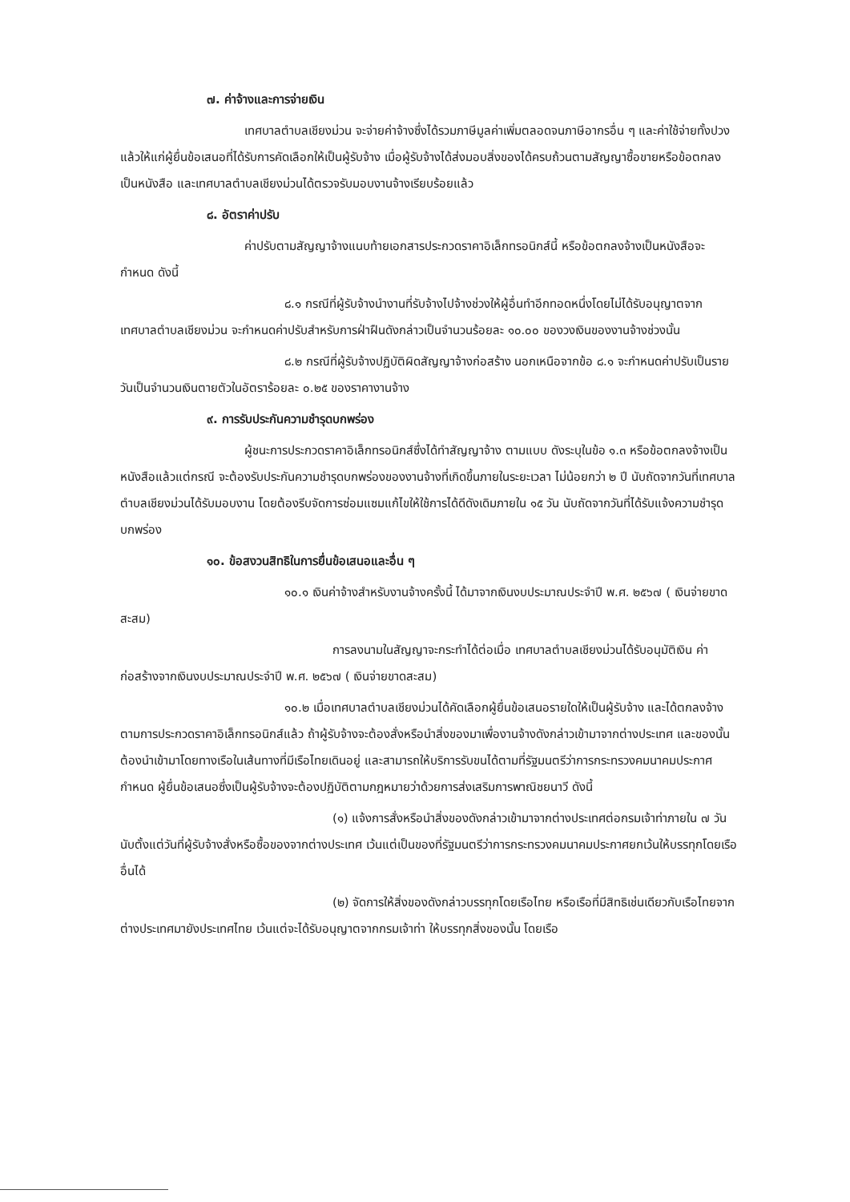๗. ค่าจ้างและการจ่ายเงิน
เทศบาลตำบลเชียงม่วน จะจ่ายค่าจ้างซึ่งได้รวมภาษีมูลค่าเพิ่มตลอดจนภาษีอากรอื่น ๆ และค่าใช้จ่ายทั้งปวงแล้วให้แก่ผู้ยื่นข้อเสนอที่ได้รับการคัดเลือกให้เป็นผู้รับจ้าง เมื่อผู้รับจ้างได้ส่งมอบสิ่งของได้ครบถ้วนตามสัญญาซื้อขายหรือข้อตกลงเป็นหนังสือ และเทศบาลตำบลเชียงม่วนได้ตรวจรับมอบงานจ้างเรียบร้อยแล้ว
๘. อัตราค่าปรับ
ค่าปรับตามสัญญาจ้างแนบท้ายเอกสารประกวดราคาอิเล็กทรอนิกส์นี้ หรือข้อตกลงจ้างเป็นหนังสือจะกำหนด ดังนี้
๘.๑ กรณีที่ผู้รับจ้างนำงานที่รับจ้างไปจ้างช่วงให้ผู้อื่นทำอีกทอดหนึ่งโดยไม่ได้รับอนุญาตจากเทศบาลตำบลเชียงม่วน จะกำหนดค่าปรับสำหรับการฝ่าฝืนดังกล่าวเป็นจำนวนร้อยละ ๑๐.๐๐ ของวงเงินของงานจ้างช่วงนั้น
๘.๒ กรณีที่ผู้รับจ้างปฏิบัติผิดสัญญาจ้างก่อสร้าง นอกเหนือจากข้อ ๘.๑ จะกำหนดค่าปรับเป็นรายวันเป็นจำนวนเงินตายตัวในอัตราร้อยละ ๐.๒๕ ของราคางานจ้าง
๙. การรับประกันความชำรุดบกพร่อง
ผู้ชนะการประกวดราคาอิเล็กทรอนิกส์ซึ่งได้ทำสัญญาจ้าง ตามแบบ ดังระบุในข้อ ๑.๓ หรือข้อตกลงจ้างเป็นหนังสือแล้วแต่กรณี จะต้องรับประกันความชำรุดบกพร่องของงานจ้างที่เกิดขึ้นภายในระยะเวลา ไม่น้อยกว่า ๒ ปี นับถัดจากวันที่เทศบาลตำบลเชียงม่วนได้รับมอบงาน โดยต้องรีบจัดการซ่อมแซมแก้ไขให้ใช้การได้ดีดังเดิมภายใน ๑๕ วัน นับถัดจากวันที่ได้รับแจ้งความชำรุดบกพร่อง
๑๐. ข้อสงวนสิทธิในการยื่นข้อเสนอและอื่น ๆ
๑๐.๑ เงินค่าจ้างสำหรับงานจ้างครั้งนี้ ได้มาจากเงินงบประมาณประจำปี พ.ศ. ๒๕๖๗ ( เงินจ่ายขาดสะสม)
การลงนามในสัญญาจะกระทำได้ต่อเมื่อ เทศบาลตำบลเชียงม่วนได้รับอนุมัติเงิน ค่าก่อสร้างจากเงินงบประมาณประจำปี พ.ศ. ๒๕๖๗ ( เงินจ่ายขาดสะสม)
๑๐.๒ เมื่อเทศบาลตำบลเชียงม่วนได้คัดเลือกผู้ยื่นข้อเสนอรายใดให้เป็นผู้รับจ้าง และได้ตกลงจ้าง ตามการประกวดราคาอิเล็กทรอนิกส์แล้ว ถ้าผู้รับจ้างจะต้องสั่งหรือนำสิ่งของมาเพื่องานจ้างดังกล่าวเข้ามาจากต่างประเทศ และของนั้นต้องนำเข้ามาโดยทางเรือในเส้นทางที่มีเรือไทยเดินอยู่ และสามารถให้บริการรับขนได้ตามที่รัฐมนตรีว่าการกระทรวงคมนาคมประกาศกำหนด ผู้ยื่นข้อเสนอซึ่งเป็นผู้รับจ้างจะต้องปฏิบัติตามกฎหมายว่าด้วยการส่งเสริมการพาณิชยนาวี ดังนี้
(๑) แจ้งการสั่งหรือนำสิ่งของดังกล่าวเข้ามาจากต่างประเทศต่อกรมเจ้าท่าภายใน ๗ วัน นับตั้งแต่วันที่ผู้รับจ้างสั่งหรือซื้อของจากต่างประเทศ เว้นแต่เป็นของที่รัฐมนตรีว่าการกระทรวงคมนาคมประกาศยกเว้นให้บรรทุกโดยเรืออื่นได้
(๒) จัดการให้สิ่งของดังกล่าวบรรทุกโดยเรือไทย หรือเรือที่มีสิทธิเช่นเดียวกับเรือไทยจากต่างประเทศมายังประเทศไทย เว้นแต่จะได้รับอนุญาตจากกรมเจ้าท่า ให้บรรทุกสิ่งของนั้น โดยเรือ